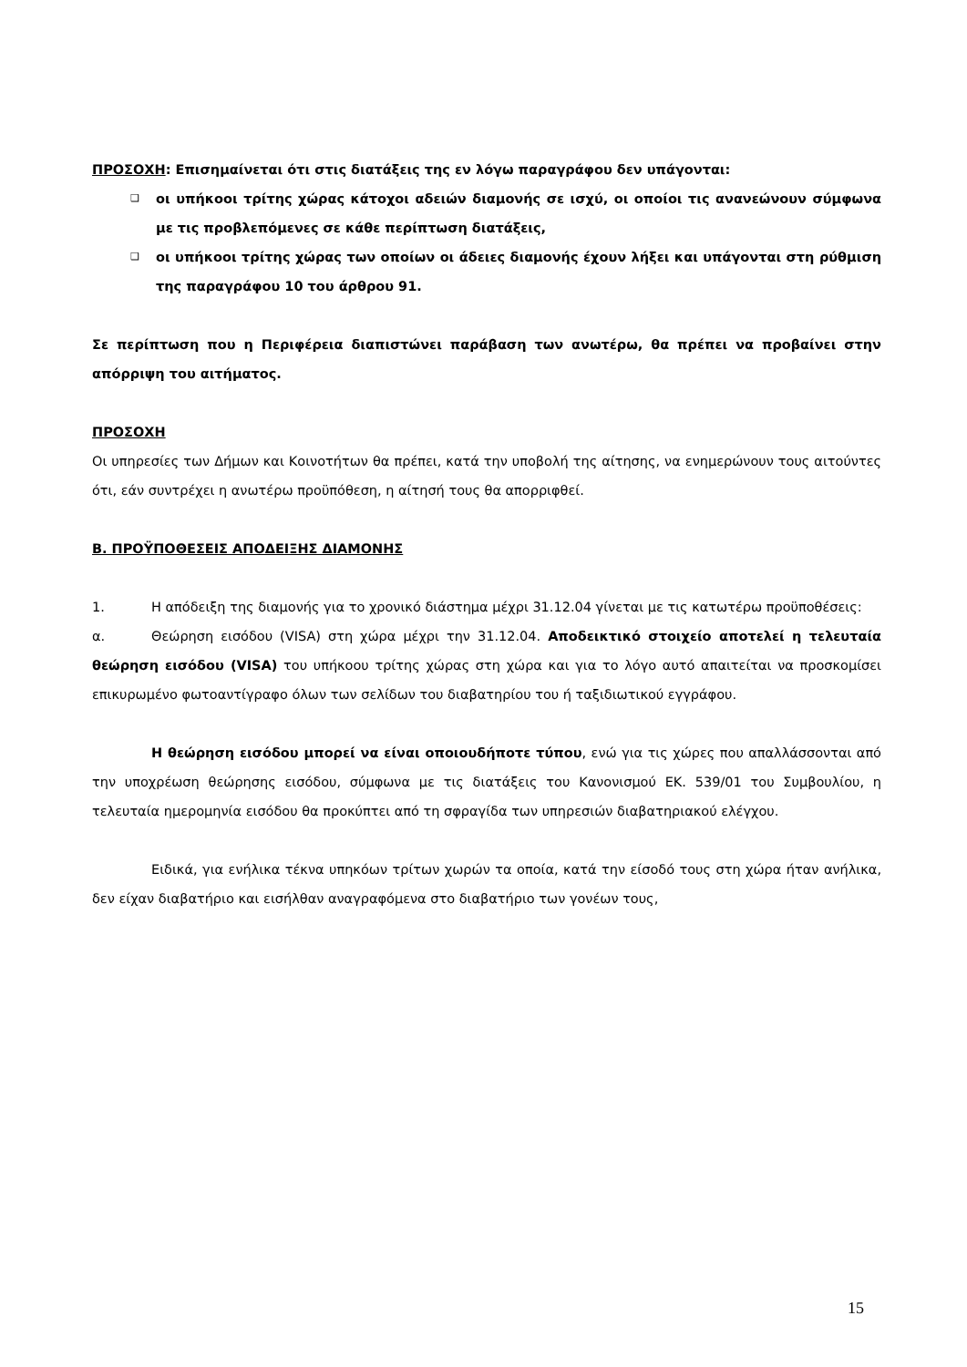ΠΡΟΣΟΧΗ: Επισημαίνεται ότι στις διατάξεις της εν λόγω παραγράφου δεν υπάγονται:
❑ οι υπήκοοι τρίτης χώρας κάτοχοι αδειών διαμονής σε ισχύ, οι οποίοι τις ανανεώνουν σύμφωνα με τις προβλεπόμενες σε κάθε περίπτωση διατάξεις,
❑ οι υπήκοοι τρίτης χώρας των οποίων οι άδειες διαμονής έχουν λήξει και υπάγονται στη ρύθμιση της παραγράφου 10 του άρθρου 91.
Σε περίπτωση που η Περιφέρεια διαπιστώνει παράβαση των ανωτέρω, θα πρέπει να προβαίνει στην απόρριψη του αιτήματος.
ΠΡΟΣΟΧΗ
Οι υπηρεσίες των Δήμων και Κοινοτήτων θα πρέπει, κατά την υποβολή της αίτησης, να ενημερώνουν τους αιτούντες ότι, εάν συντρέχει η ανωτέρω προϋπόθεση, η αίτησή τους θα απορριφθεί.
Β. ΠΡΟΫΠΟΘΕΣΕΙΣ ΑΠΟΔΕΙΞΗΣ ΔΙΑΜΟΝΗΣ
1. Η απόδειξη της διαμονής για το χρονικό διάστημα μέχρι 31.12.04 γίνεται με τις κατωτέρω προϋποθέσεις:
α. Θεώρηση εισόδου (VISA) στη χώρα μέχρι την 31.12.04. Αποδεικτικό στοιχείο αποτελεί η τελευταία θεώρηση εισόδου (VISA) του υπήκοου τρίτης χώρας στη χώρα και για το λόγο αυτό απαιτείται να προσκομίσει επικυρωμένο φωτοαντίγραφο όλων των σελίδων του διαβατηρίου του ή ταξιδιωτικού εγγράφου.
Η θεώρηση εισόδου μπορεί να είναι οποιουδήποτε τύπου, ενώ για τις χώρες που απαλλάσσονται από την υποχρέωση θεώρησης εισόδου, σύμφωνα με τις διατάξεις του Κανονισμού ΕΚ. 539/01 του Συμβουλίου, η τελευταία ημερομηνία εισόδου θα προκύπτει από τη σφραγίδα των υπηρεσιών διαβατηριακού ελέγχου.
Ειδικά, για ενήλικα τέκνα υπηκόων τρίτων χωρών τα οποία, κατά την είσοδό τους στη χώρα ήταν ανήλικα, δεν είχαν διαβατήριο και εισήλθαν αναγραφόμενα στο διαβατήριο των γονέων τους,
15